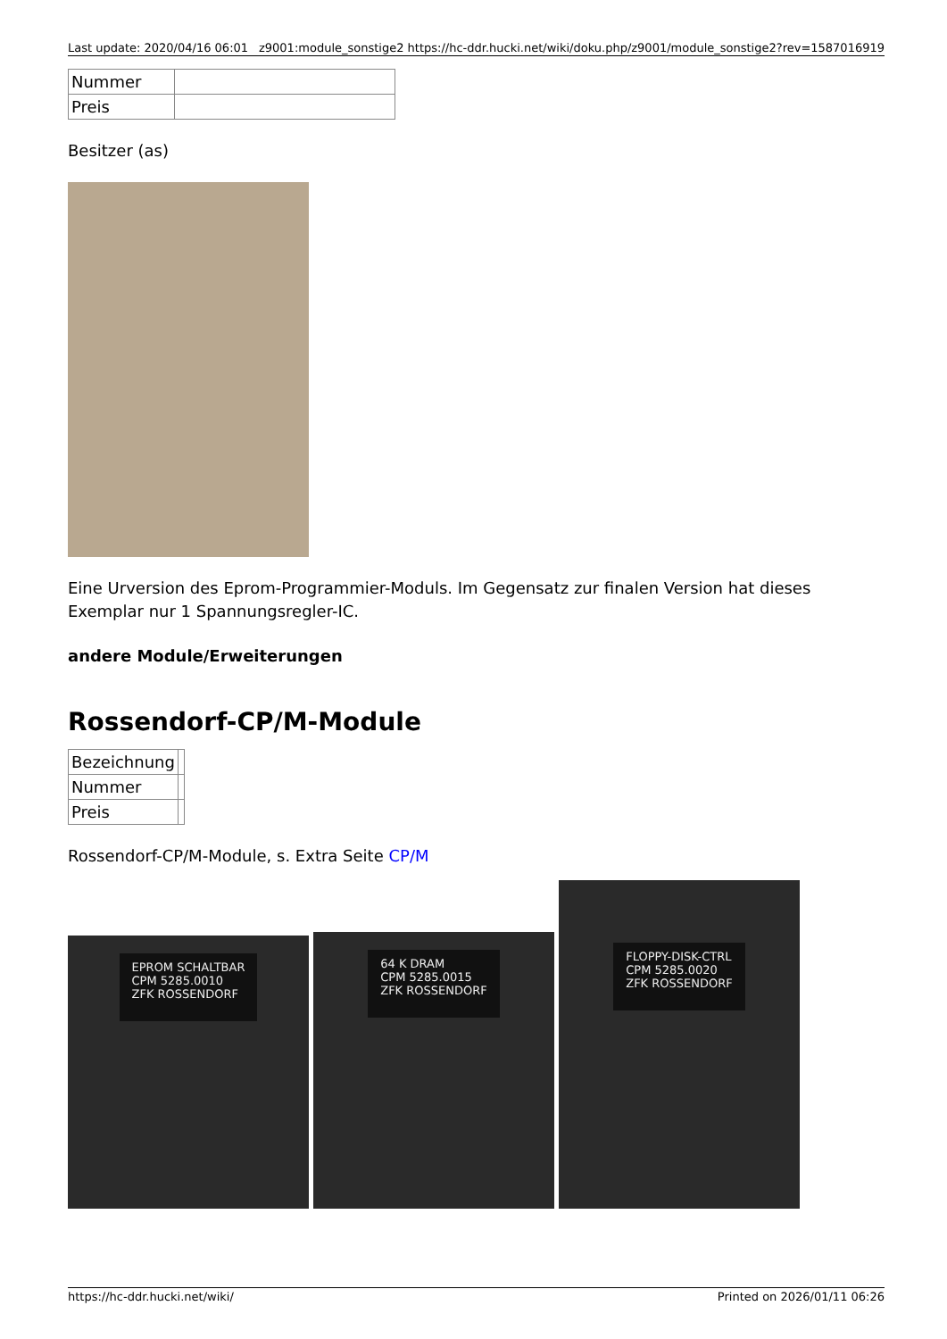Last update: 2020/04/16 06:01 z9001:module_sonstige2 https://hc-ddr.hucki.net/wiki/doku.php/z9001/module_sonstige2?rev=1587016919
| Nummer | |
| Preis | |
Besitzer (as)
Eine Urversion des Eprom-Programmier-Moduls. Im Gegensatz zur finalen Version hat dieses Exemplar nur 1 Spannungsregler-IC.
andere Module/Erweiterungen
Rossendorf-CP/M-Module
| Bezeichnung | |
| Nummer | |
| Preis | |
Rossendorf-CP/M-Module, s. Extra Seite CP/M
EPROM SCHALTBAR
CPM 5285.0010
ZFK ROSSENDORF
64 K DRAM
CPM 5285.0015
ZFK ROSSENDORF
FLOPPY-DISK-CTRL
CPM 5285.0020
ZFK ROSSENDORF
https://hc-ddr.hucki.net/wiki/ Printed on 2026/01/11 06:26